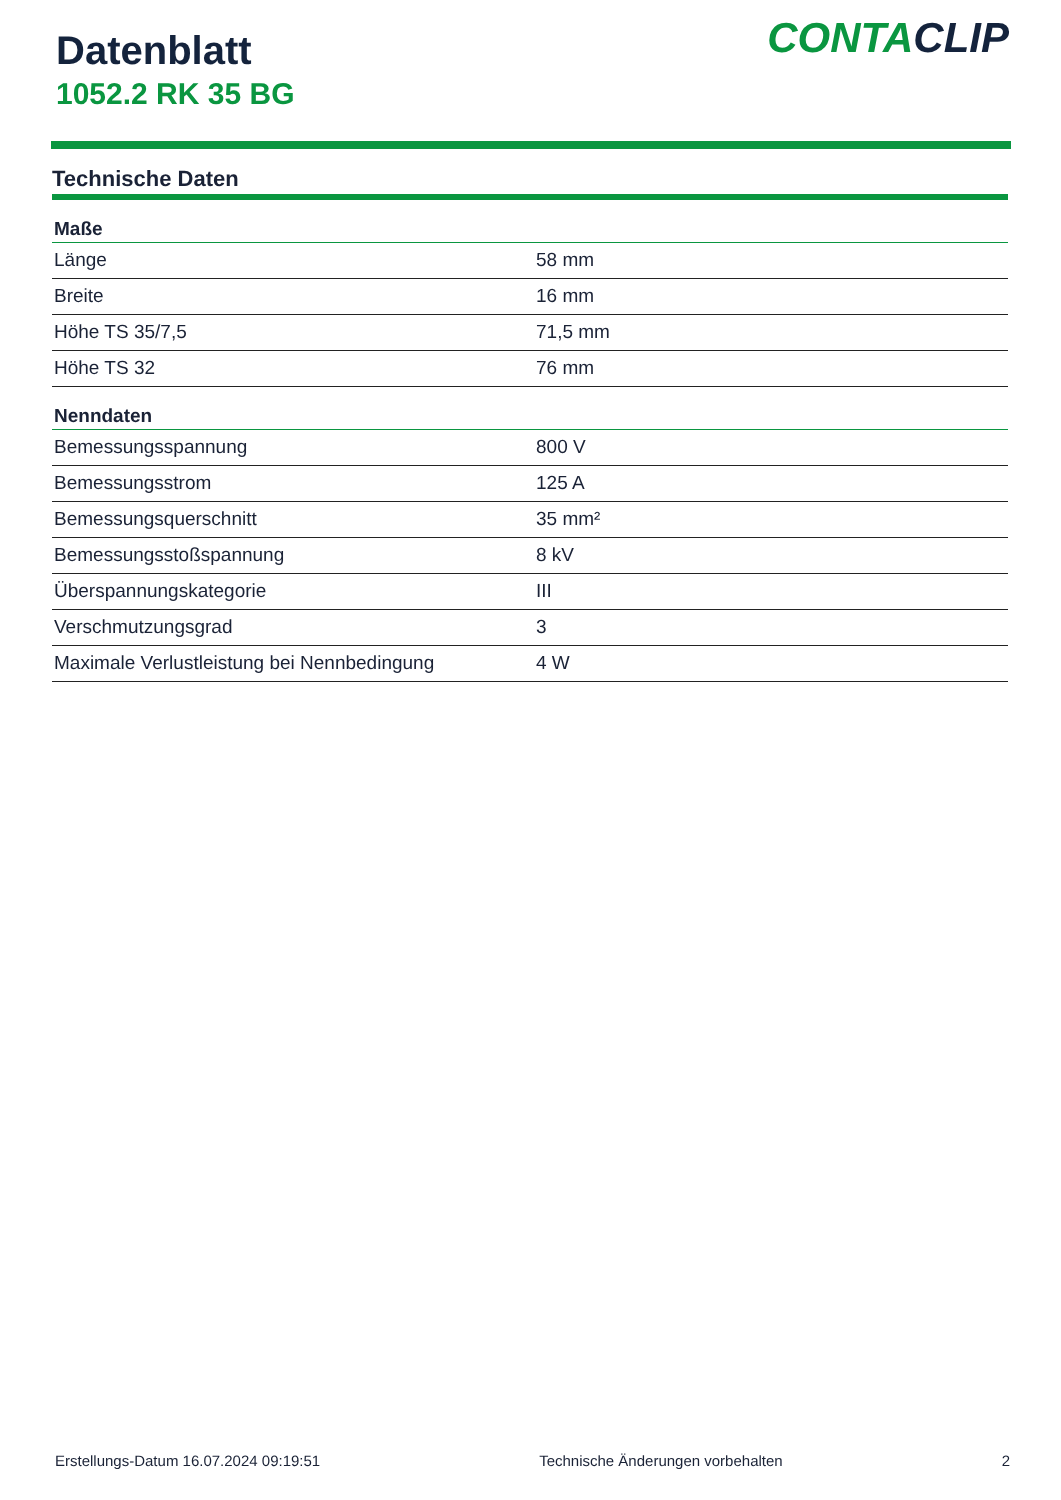Datenblatt
1052.2 RK 35 BG
CONTACLIP
Technische Daten
| Maße | |
| --- | --- |
| Länge | 58 mm |
| Breite | 16 mm |
| Höhe TS 35/7,5 | 71,5 mm |
| Höhe TS 32 | 76 mm |
| Nenndaten | |
| Bemessungsspannung | 800 V |
| Bemessungsstrom | 125 A |
| Bemessungsquerschnitt | 35 mm² |
| Bemessungsstoßspannung | 8 kV |
| Überspannungskategorie | III |
| Verschmutzungsgrad | 3 |
| Maximale Verlustleistung bei Nennbedingung | 4 W |
Erstellungs-Datum 16.07.2024 09:19:51 Technische Änderungen vorbehalten 2